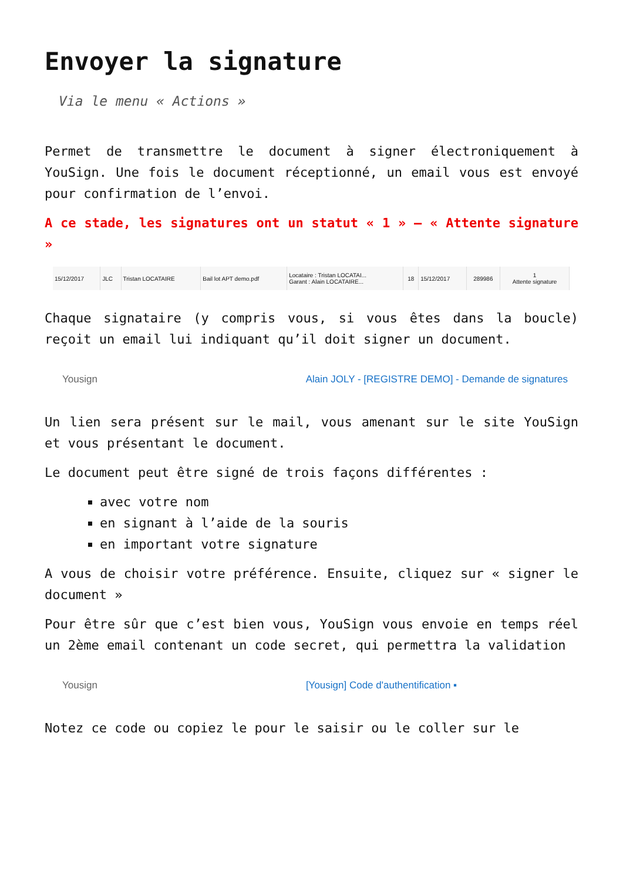Envoyer la signature
Via le menu « Actions »
Permet de transmettre le document à signer électroniquement à YouSign. Une fois le document réceptionné, un email vous est envoyé pour confirmation de l’envoi.
A ce stade, les signatures ont un statut « 1 » – « Attente signature »
| 15/12/2017 | JLC | Tristan LOCATAIRE | Bail lot APT demo.pdf | Locataire : Tristan LOCATAI... Garant : Alain LOCATAIRE... | 18 | 15/12/2017 | 289986 | 1 Attente signature |
Chaque signataire (y compris vous, si vous êtes dans la boucle) reçoit un email lui indiquant qu’il doit signer un document.
Yousign Alain JOLY - [REGISTRE DEMO] - Demande de signatures
Un lien sera présent sur le mail, vous amenant sur le site YouSign et vous présentant le document.
Le document peut être signé de trois façons différentes :
avec votre nom
en signant à l’aide de la souris
en important votre signature
A vous de choisir votre préférence. Ensuite, cliquez sur « signer le document »
Pour être sûr que c’est bien vous, YouSign vous envoie en temps réel un 2ème email contenant un code secret, qui permettra la validation
Yousign [Yousign] Code d'authentification ▪
Notez ce code ou copiez le pour le saisir ou le coller sur le